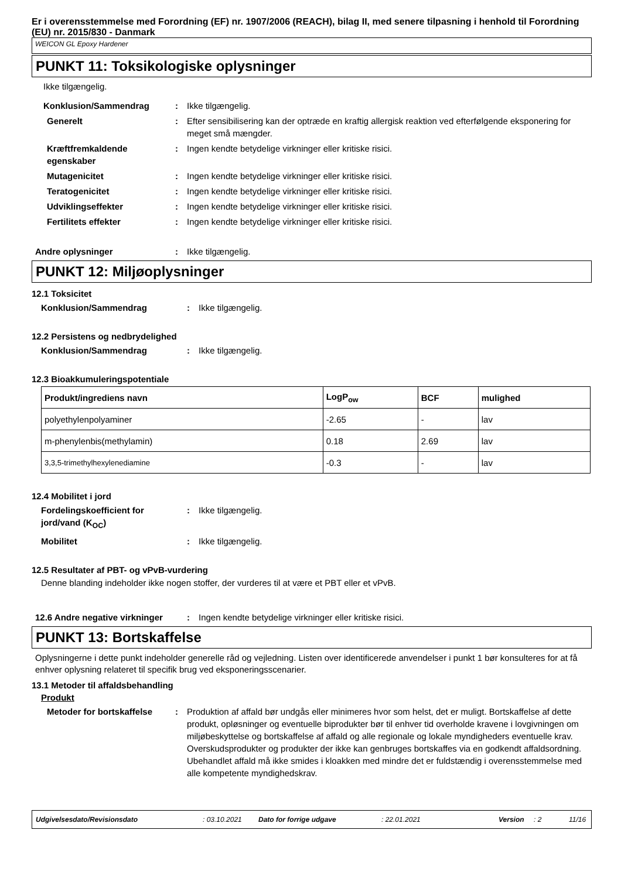Er i overensstemmelse med Forordning (EF) nr. 1907/2006 (REACH), bilag II, med senere tilpasning i henhold til Forordning (EU) nr. 2015/830 - Danmark
WEICON GL Epoxy Hardener
PUNKT 11: Toksikologiske oplysninger
Ikke tilgængelig.
Konklusion/Sammendrag : Ikke tilgængelig.
Generelt : Efter sensibilisering kan der optræde en kraftig allergisk reaktion ved efterfølgende eksponering for meget små mængder.
Kræftfremkaldende egenskaber
: Ingen kendte betydelige virkninger eller kritiske risici.
Mutagenicitet : Ingen kendte betydelige virkninger eller kritiske risici.
Teratogenicitet : Ingen kendte betydelige virkninger eller kritiske risici.
Udviklingseffekter : Ingen kendte betydelige virkninger eller kritiske risici.
Fertilitets effekter : Ingen kendte betydelige virkninger eller kritiske risici.
Andre oplysninger : Ikke tilgængelig.
PUNKT 12: Miljøoplysninger
12.1 Toksicitet
Konklusion/Sammendrag : Ikke tilgængelig.
12.2 Persistens og nedbrydelighed
Konklusion/Sammendrag : Ikke tilgængelig.
12.3 Bioakkumuleringspotentiale
| Produkt/ingrediens navn | LogP<sub>ow</sub> | BCF | mulighed |
| --- | --- | --- | --- |
| polyethylenpolyaminer | -2.65 | - | lav |
| m-phenylenbis(methylamin) | 0.18 | 2.69 | lav |
| 3,3,5-trimethylhexylenediamine | -0.3 | - | lav |
12.4 Mobilitet i jord
Fordelingskoefficient for jord/vand (K<sub>OC</sub>)
: Ikke tilgængelig.
Mobilitet : Ikke tilgængelig.
12.5 Resultater af PBT- og vPvB-vurdering
Denne blanding indeholder ikke nogen stoffer, der vurderes til at være et PBT eller et vPvB.
12.6 Andre negative virkninger
: Ingen kendte betydelige virkninger eller kritiske risici.
PUNKT 13: Bortskaffelse
Oplysningerne i dette punkt indeholder generelle råd og vejledning. Listen over identificerede anvendelser i punkt 1 bør konsulteres for at få enhver oplysning relateret til specifik brug ved eksponeringsscenarier.
13.1 Metoder til affaldsbehandling
Produkt
Metoder for bortskaffelse : Produktion af affald bør undgås eller minimeres hvor som helst, det er muligt. Bortskaffelse af dette produkt, opløsninger og eventuelle biprodukter bør til enhver tid overholde kravene i lovgivningen om miljøbeskyttelse og bortskaffelse af affald og alle regionale og lokale myndigheders eventuelle krav. Overskudsprodukter og produkter der ikke kan genbruges bortskaffes via en godkendt affaldsordning. Ubehandlet affald må ikke smides i kloakken med mindre det er fuldstændig i overensstemmelse med alle kompetente myndighedskrav.
Udgivelsesdato/Revisionsdato: 03.10.2021 Dato for forrige udgave: 22.01.2021 Version: 2 11/16